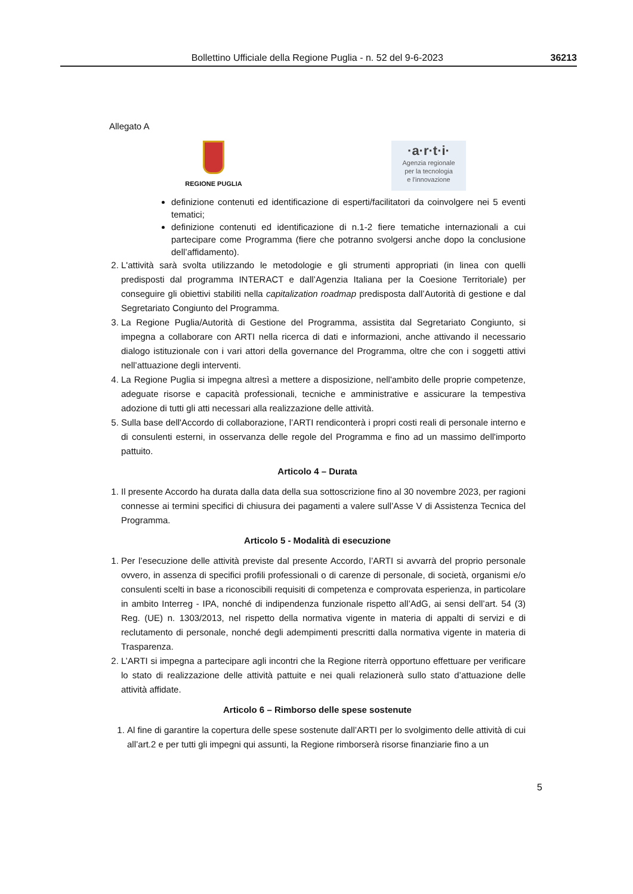Bollettino Ufficiale della Regione Puglia - n. 52 del 9-6-2023 36213
Allegato A
REGIONE PUGLIA
·a·r·t·i·
Agenzia regionale
per la tecnologia
e l'innovazione
definizione contenuti ed identificazione di esperti/facilitatori da coinvolgere nei 5 eventi tematici;
definizione contenuti ed identificazione di n.1-2 fiere tematiche internazionali a cui partecipare come Programma (fiere che potranno svolgersi anche dopo la conclusione dell’affidamento).
2. L'attività sarà svolta utilizzando le metodologie e gli strumenti appropriati (in linea con quelli predisposti dal programma INTERACT e dall’Agenzia Italiana per la Coesione Territoriale) per conseguire gli obiettivi stabiliti nella capitalization roadmap predisposta dall’Autorità di gestione e dal Segretariato Congiunto del Programma.
3. La Regione Puglia/Autorità di Gestione del Programma, assistita dal Segretariato Congiunto, si impegna a collaborare con ARTI nella ricerca di dati e informazioni, anche attivando il necessario dialogo istituzionale con i vari attori della governance del Programma, oltre che con i soggetti attivi nell’attuazione degli interventi.
4. La Regione Puglia si impegna altresì a mettere a disposizione, nell'ambito delle proprie competenze, adeguate risorse e capacità professionali, tecniche e amministrative e assicurare la tempestiva adozione di tutti gli atti necessari alla realizzazione delle attività.
5. Sulla base dell'Accordo di collaborazione, l’ARTI rendiconterà i propri costi reali di personale interno e di consulenti esterni, in osservanza delle regole del Programma e fino ad un massimo dell'importo pattuito.
Articolo 4 – Durata
1. Il presente Accordo ha durata dalla data della sua sottoscrizione fino al 30 novembre 2023, per ragioni connesse ai termini specifici di chiusura dei pagamenti a valere sull’Asse V di Assistenza Tecnica del Programma.
Articolo 5 - Modalità di esecuzione
1. Per l’esecuzione delle attività previste dal presente Accordo, l’ARTI si avvarrà del proprio personale ovvero, in assenza di specifici profili professionali o di carenze di personale, di società, organismi e/o consulenti scelti in base a riconoscibili requisiti di competenza e comprovata esperienza, in particolare in ambito Interreg - IPA, nonché di indipendenza funzionale rispetto all’AdG, ai sensi dell’art. 54 (3) Reg. (UE) n. 1303/2013, nel rispetto della normativa vigente in materia di appalti di servizi e di reclutamento di personale, nonché degli adempimenti prescritti dalla normativa vigente in materia di Trasparenza.
2. L’ARTI si impegna a partecipare agli incontri che la Regione riterrà opportuno effettuare per verificare lo stato di realizzazione delle attività pattuite e nei quali relazionerà sullo stato d’attuazione delle attività affidate.
Articolo 6 – Rimborso delle spese sostenute
1. Al fine di garantire la copertura delle spese sostenute dall’ARTI per lo svolgimento delle attività di cui all’art.2 e per tutti gli impegni qui assunti, la Regione rimborserà risorse finanziarie fino a un
5